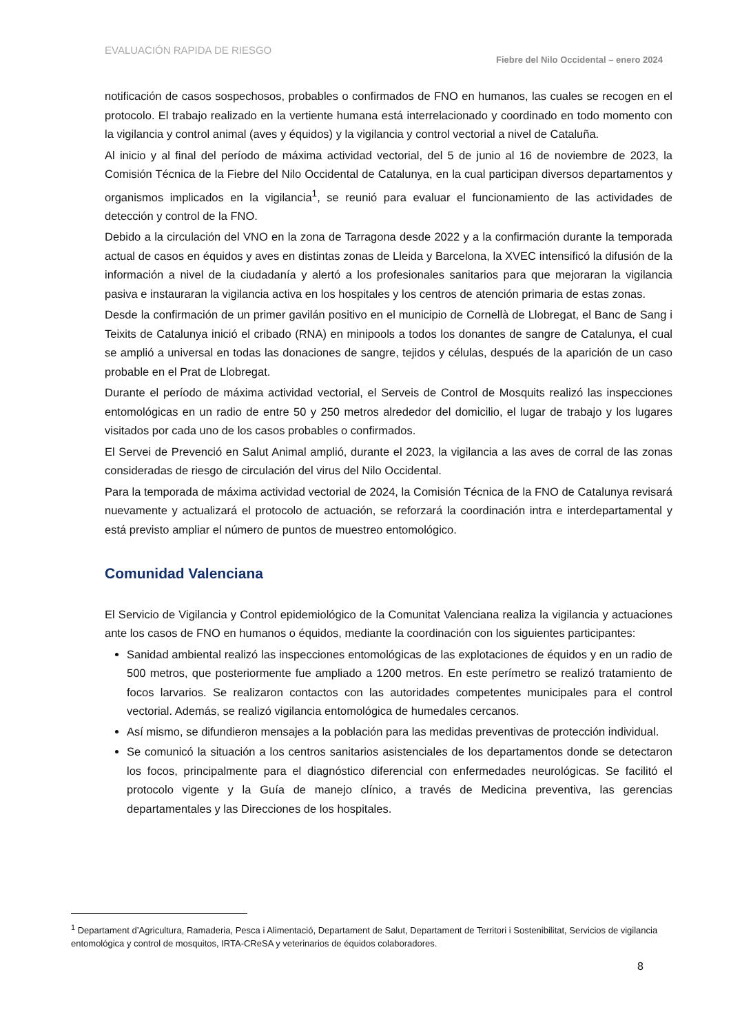EVALUACIÓN RAPIDA DE RIESGO
Fiebre del Nilo Occidental – enero 2024
notificación de casos sospechosos, probables o confirmados de FNO en humanos, las cuales se recogen en el protocolo. El trabajo realizado en la vertiente humana está interrelacionado y coordinado en todo momento con la vigilancia y control animal (aves y équidos) y la vigilancia y control vectorial a nivel de Cataluña.
Al inicio y al final del período de máxima actividad vectorial, del 5 de junio al 16 de noviembre de 2023, la Comisión Técnica de la Fiebre del Nilo Occidental de Catalunya, en la cual participan diversos departamentos y organismos implicados en la vigilancia<sup>1</sup>, se reunió para evaluar el funcionamiento de las actividades de detección y control de la FNO.
Debido a la circulación del VNO en la zona de Tarragona desde 2022 y a la confirmación durante la temporada actual de casos en équidos y aves en distintas zonas de Lleida y Barcelona, la XVEC intensificó la difusión de la información a nivel de la ciudadanía y alertó a los profesionales sanitarios para que mejoraran la vigilancia pasiva e instauraran la vigilancia activa en los hospitales y los centros de atención primaria de estas zonas.
Desde la confirmación de un primer gavilán positivo en el municipio de Cornellà de Llobregat, el Banc de Sang i Teixits de Catalunya inició el cribado (RNA) en minipools a todos los donantes de sangre de Catalunya, el cual se amplió a universal en todas las donaciones de sangre, tejidos y células, después de la aparición de un caso probable en el Prat de Llobregat.
Durante el período de máxima actividad vectorial, el Serveis de Control de Mosquits realizó las inspecciones entomológicas en un radio de entre 50 y 250 metros alrededor del domicilio, el lugar de trabajo y los lugares visitados por cada uno de los casos probables o confirmados.
El Servei de Prevenció en Salut Animal amplió, durante el 2023, la vigilancia a las aves de corral de las zonas consideradas de riesgo de circulación del virus del Nilo Occidental.
Para la temporada de máxima actividad vectorial de 2024, la Comisión Técnica de la FNO de Catalunya revisará nuevamente y actualizará el protocolo de actuación, se reforzará la coordinación intra e interdepartamental y está previsto ampliar el número de puntos de muestreo entomológico.
Comunidad Valenciana
El Servicio de Vigilancia y Control epidemiológico de la Comunitat Valenciana realiza la vigilancia y actuaciones ante los casos de FNO en humanos o équidos, mediante la coordinación con los siguientes participantes:
Sanidad ambiental realizó las inspecciones entomológicas de las explotaciones de équidos y en un radio de 500 metros, que posteriormente fue ampliado a 1200 metros. En este perímetro se realizó tratamiento de focos larvarios. Se realizaron contactos con las autoridades competentes municipales para el control vectorial. Además, se realizó vigilancia entomológica de humedales cercanos.
Así mismo, se difundieron mensajes a la población para las medidas preventivas de protección individual.
Se comunicó la situación a los centros sanitarios asistenciales de los departamentos donde se detectaron los focos, principalmente para el diagnóstico diferencial con enfermedades neurológicas. Se facilitó el protocolo vigente y la Guía de manejo clínico, a través de Medicina preventiva, las gerencias departamentales y las Direcciones de los hospitales.
<sup>1</sup> Departament d’Agricultura, Ramaderia, Pesca i Alimentació, Departament de Salut, Departament de Territori i Sostenibilitat, Servicios de vigilancia entomológica y control de mosquitos, IRTA-CReSA y veterinarios de équidos colaboradores.
8